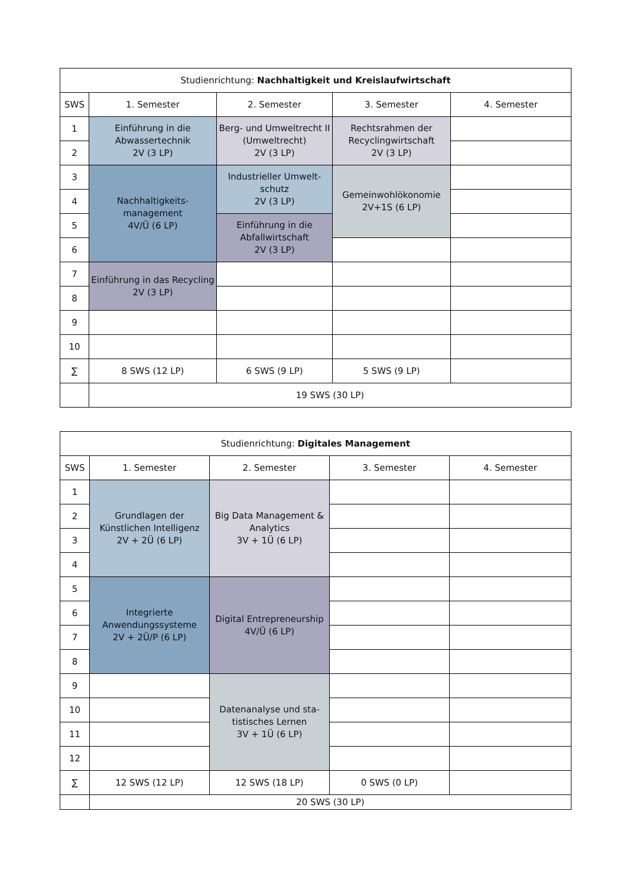| Studienrichtung: Nachhaltigkeit und Kreislaufwirtschaft | | | | |
| --- | --- | --- | --- | --- |
| SWS | 1. Semester | 2. Semester | 3. Semester | 4. Semester |
| 1 | Einführung in die Abwassertechnik 2V (3 LP) | Berg- und Umweltrecht II (Umweltrecht) 2V (3 LP) | Rechtsrahmen der Recyclingwirtschaft 2V (3 LP) | |
| 2 | | | | |
| 3 | Nachhaltigkeits-management 4V/Ü (6 LP) | Industrieller Umwelt-schutz 2V (3 LP) | Gemeinwohlökonomie 2V+1S (6 LP) | |
| 4 | | | | |
| 5 | | Einführung in die Abfallwirtschaft 2V (3 LP) | | |
| 6 | | | | |
| 7 | Einführung in das Recycling 2V (3 LP) | | | |
| 8 | | | | |
| 9 | | | | |
| 10 | | | | |
| ∑ | 8 SWS (12 LP) | 6 SWS (9 LP) | 5 SWS (9 LP) | |
| | 19 SWS (30 LP) | | | |
| Studienrichtung: Digitales Management | | | | |
| --- | --- | --- | --- | --- |
| SWS | 1. Semester | 2. Semester | 3. Semester | 4. Semester |
| 1 | Grundlagen der Künstlichen Intelligenz 2V + 2Ü (6 LP) | Big Data Management & Analytics 3V + 1Ü (6 LP) | | |
| 2 | | | | |
| 3 | | | | |
| 4 | | | | |
| 5 | Integrierte Anwendungssysteme 2V + 2Ü/P (6 LP) | Digital Entrepreneurship 4V/Ü (6 LP) | | |
| 6 | | | | |
| 7 | | | | |
| 8 | | | | |
| 9 | | Datenanalyse und sta-tistisches Lernen 3V + 1Ü (6 LP) | | |
| 10 | | | | |
| 11 | | | | |
| 12 | | | | |
| ∑ | 12 SWS (12 LP) | 12 SWS (18 LP) | 0 SWS (0 LP) | |
| | 20 SWS (30 LP) | | | |